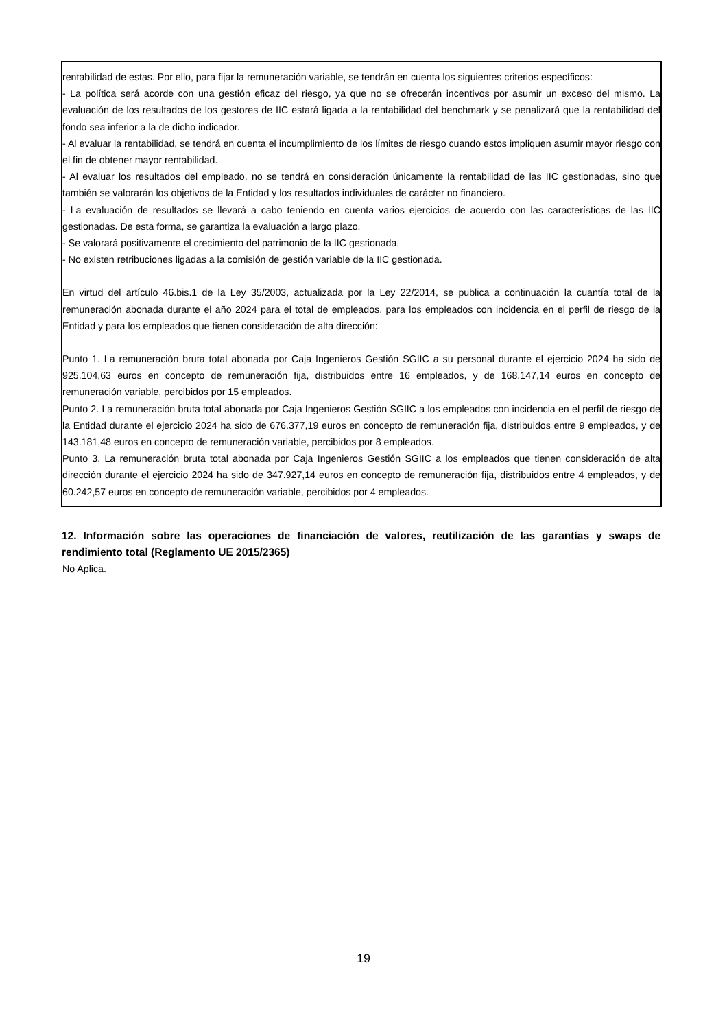rentabilidad de estas. Por ello, para fijar la remuneración variable, se tendrán en cuenta los siguientes criterios específicos:
- La política será acorde con una gestión eficaz del riesgo, ya que no se ofrecerán incentivos por asumir un exceso del mismo. La evaluación de los resultados de los gestores de IIC estará ligada a la rentabilidad del benchmark y se penalizará que la rentabilidad del fondo sea inferior a la de dicho indicador.
- Al evaluar la rentabilidad, se tendrá en cuenta el incumplimiento de los límites de riesgo cuando estos impliquen asumir mayor riesgo con el fin de obtener mayor rentabilidad.
- Al evaluar los resultados del empleado, no se tendrá en consideración únicamente la rentabilidad de las IIC gestionadas, sino que también se valorarán los objetivos de la Entidad y los resultados individuales de carácter no financiero.
- La evaluación de resultados se llevará a cabo teniendo en cuenta varios ejercicios de acuerdo con las características de las IIC gestionadas. De esta forma, se garantiza la evaluación a largo plazo.
- Se valorará positivamente el crecimiento del patrimonio de la IIC gestionada.
- No existen retribuciones ligadas a la comisión de gestión variable de la IIC gestionada.
En virtud del artículo 46.bis.1 de la Ley 35/2003, actualizada por la Ley 22/2014, se publica a continuación la cuantía total de la remuneración abonada durante el año 2024 para el total de empleados, para los empleados con incidencia en el perfil de riesgo de la Entidad y para los empleados que tienen consideración de alta dirección:
Punto 1. La remuneración bruta total abonada por Caja Ingenieros Gestión SGIIC a su personal durante el ejercicio 2024 ha sido de 925.104,63 euros en concepto de remuneración fija, distribuidos entre 16 empleados, y de 168.147,14 euros en concepto de remuneración variable, percibidos por 15 empleados.
Punto 2. La remuneración bruta total abonada por Caja Ingenieros Gestión SGIIC a los empleados con incidencia en el perfil de riesgo de la Entidad durante el ejercicio 2024 ha sido de 676.377,19 euros en concepto de remuneración fija, distribuidos entre 9 empleados, y de 143.181,48 euros en concepto de remuneración variable, percibidos por 8 empleados.
Punto 3. La remuneración bruta total abonada por Caja Ingenieros Gestión SGIIC a los empleados que tienen consideración de alta dirección durante el ejercicio 2024 ha sido de 347.927,14 euros en concepto de remuneración fija, distribuidos entre 4 empleados, y de 60.242,57 euros en concepto de remuneración variable, percibidos por 4 empleados.
12. Información sobre las operaciones de financiación de valores, reutilización de las garantías y swaps de rendimiento total (Reglamento UE 2015/2365)
No Aplica.
19